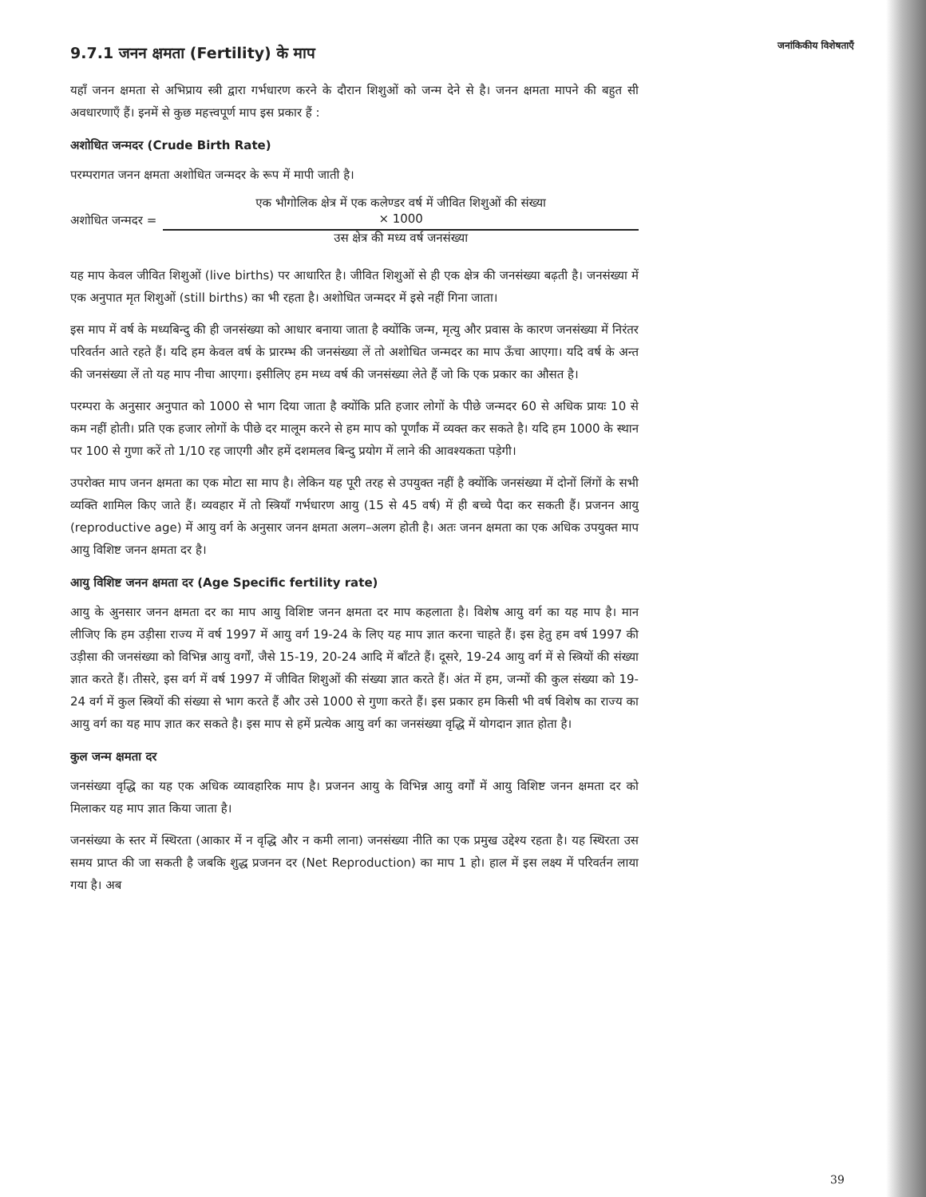जनांकिकीय विशेषताएँ
9.7.1 जनन क्षमता (Fertility) के माप
यहाँ जनन क्षमता से अभिप्राय स्त्री द्वारा गर्भधारण करने के दौरान शिशुओं को जन्म देने से है। जनन क्षमता मापने की बहुत सी अवधारणाएँ हैं। इनमें से कुछ महत्त्वपूर्ण माप इस प्रकार हैं :
अशोधित जन्मदर (Crude Birth Rate)
परम्परागत जनन क्षमता अशोधित जन्मदर के रूप में मापी जाती है।
अशोधित जन्मदर =
एक भौगोलिक क्षेत्र में एक कलेण्डर वर्ष में जीवित शिशुओं की संख्या
× 1000
उस क्षेत्र की मध्य वर्ष जनसंख्या
यह माप केवल जीवित शिशुओं (live births) पर आधारित है। जीवित शिशुओं से ही एक क्षेत्र की जनसंख्या बढ़ती है। जनसंख्या में एक अनुपात मृत शिशुओं (still births) का भी रहता है। अशोधित जन्मदर में इसे नहीं गिना जाता।
इस माप में वर्ष के मध्यबिन्दु की ही जनसंख्या को आधार बनाया जाता है क्योंकि जन्म, मृत्यु और प्रवास के कारण जनसंख्या में निरंतर परिवर्तन आते रहते हैं। यदि हम केवल वर्ष के प्रारम्भ की जनसंख्या लें तो अशोधित जन्मदर का माप ऊँचा आएगा। यदि वर्ष के अन्त की जनसंख्या लें तो यह माप नीचा आएगा। इसीलिए हम मध्य वर्ष की जनसंख्या लेते हैं जो कि एक प्रकार का औसत है।
परम्परा के अनुसार अनुपात को 1000 से भाग दिया जाता है क्योंकि प्रति हजार लोगों के पीछे जन्मदर 60 से अधिक प्रायः 10 से कम नहीं होती। प्रति एक हजार लोगों के पीछे दर मालूम करने से हम माप को पूर्णांक में व्यक्त कर सकते है। यदि हम 1000 के स्थान पर 100 से गुणा करें तो 1/10 रह जाएगी और हमें दशमलव बिन्दु प्रयोग में लाने की आवश्यकता पड़ेगी।
उपरोक्त माप जनन क्षमता का एक मोटा सा माप है। लेकिन यह पूरी तरह से उपयुक्त नहीं है क्योंकि जनसंख्या में दोनों लिंगों के सभी व्यक्ति शामिल किए जाते हैं। व्यवहार में तो स्त्रियाँ गर्भधारण आयु (15 से 45 वर्ष) में ही बच्चे पैदा कर सकती हैं। प्रजनन आयु (reproductive age) में आयु वर्ग के अनुसार जनन क्षमता अलग–अलग होती है। अतः जनन क्षमता का एक अधिक उपयुक्त माप आयु विशिष्ट जनन क्षमता दर है।
आयु विशिष्ट जनन क्षमता दर (Age Specific fertility rate)
आयु के अुनसार जनन क्षमता दर का माप आयु विशिष्ट जनन क्षमता दर माप कहलाता है। विशेष आयु वर्ग का यह माप है। मान लीजिए कि हम उड़ीसा राज्य में वर्ष 1997 में आयु वर्ग 19-24 के लिए यह माप ज्ञात करना चाहते हैं। इस हेतु हम वर्ष 1997 की उड़ीसा की जनसंख्या को विभिन्न आयु वर्गों, जैसे 15-19, 20-24 आदि में बाँटते हैं। दूसरे, 19-24 आयु वर्ग में से स्त्रियों की संख्या ज्ञात करते हैं। तीसरे, इस वर्ग में वर्ष 1997 में जीवित शिशुओं की संख्या ज्ञात करते हैं। अंत में हम, जन्मों की कुल संख्या को 19-24 वर्ग में कुल स्त्रियों की संख्या से भाग करते हैं और उसे 1000 से गुणा करते हैं। इस प्रकार हम किसी भी वर्ष विशेष का राज्य का आयु वर्ग का यह माप ज्ञात कर सकते है। इस माप से हमें प्रत्येक आयु वर्ग का जनसंख्या वृद्धि में योगदान ज्ञात होता है।
कुल जन्म क्षमता दर
जनसंख्या वृद्धि का यह एक अधिक व्यावहारिक माप है। प्रजनन आयु के विभिन्न आयु वर्गों में आयु विशिष्ट जनन क्षमता दर को मिलाकर यह माप ज्ञात किया जाता है।
जनसंख्या के स्तर में स्थिरता (आकार में न वृद्धि और न कमी लाना) जनसंख्या नीति का एक प्रमुख उद्देश्य रहता है। यह स्थिरता उस समय प्राप्त की जा सकती है जबकि शुद्ध प्रजनन दर (Net Reproduction) का माप 1 हो। हाल में इस लक्ष्य में परिवर्तन लाया गया है। अब
39